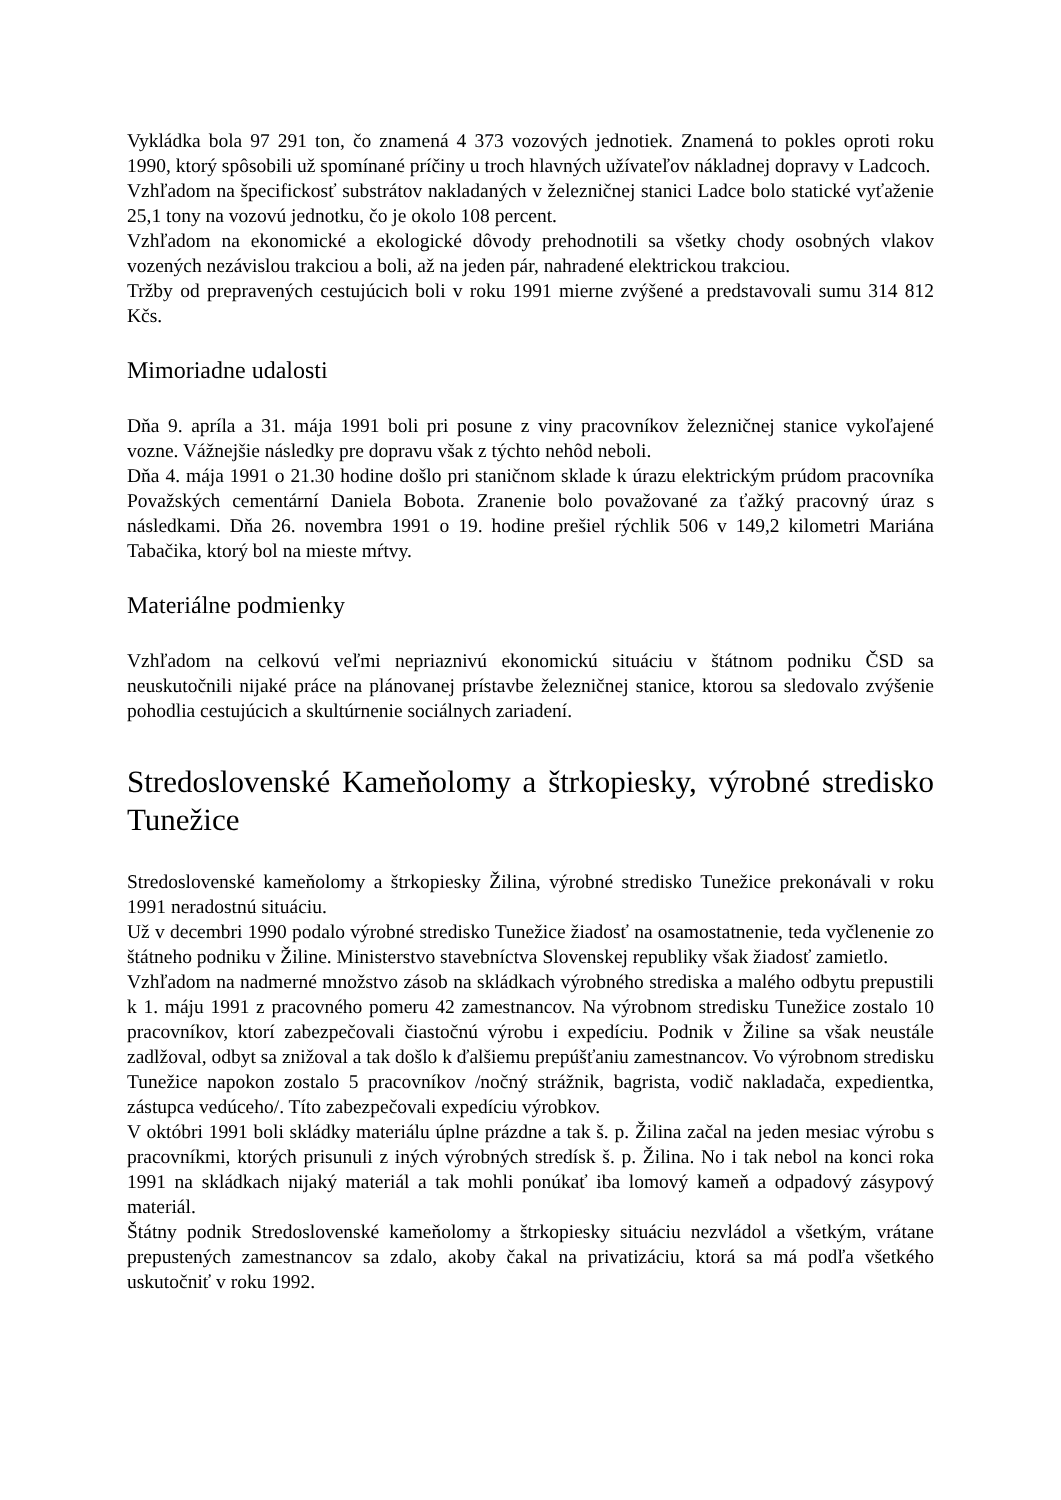Vykládka bola 97 291 ton, čo znamená 4 373 vozových jednotiek. Znamená to pokles oproti roku 1990, ktorý spôsobili už spomínané príčiny u troch hlavných užívateľov nákladnej dopravy v Ladcoch.
Vzhľadom na špecifickosť substrátov nakladaných v železničnej stanici Ladce bolo statické vyťaženie 25,1 tony na vozovú jednotku, čo je okolo 108 percent.
Vzhľadom na ekonomické a ekologické dôvody prehodnotili sa všetky chody osobných vlakov vozených nezávislou trakciou a boli, až na jeden pár, nahradené elektrickou trakciou.
Tržby od prepravených cestujúcich boli v roku 1991 mierne zvýšené a predstavovali sumu 314 812 Kčs.
Mimoriadne udalosti
Dňa 9. apríla a 31. mája 1991 boli pri posune z viny pracovníkov železničnej stanice vykoľajené vozne. Vážnejšie následky pre dopravu však z týchto nehôd neboli.
Dňa 4. mája 1991 o 21.30 hodine došlo pri staničnom sklade k úrazu elektrickým prúdom pracovníka Považských cementární Daniela Bobota. Zranenie bolo považované za ťažký pracovný úraz s následkami. Dňa 26. novembra 1991 o 19. hodine prešiel rýchlik 506 v 149,2 kilometri Mariána Tabačika, ktorý bol na mieste mŕtvy.
Materiálne podmienky
Vzhľadom na celkovú veľmi nepriaznivú ekonomickú situáciu v štátnom podniku ČSD sa neuskutočnili nijaké práce na plánovanej prístavbe železničnej stanice, ktorou sa sledovalo zvýšenie pohodlia cestujúcich a skultúrnenie sociálnych zariadení.
Stredoslovenské Kameňolomy a štrkopiesky, výrobné stredisko Tunežice
Stredoslovenské kameňolomy a štrkopiesky Žilina, výrobné stredisko Tunežice prekonávali v roku 1991 neradostnú situáciu.
Už v decembri 1990 podalo výrobné stredisko Tunežice žiadosť na osamostatnenie, teda vyčlenenie zo štátneho podniku v Žiline. Ministerstvo stavebníctva Slovenskej republiky však žiadosť zamietlo.
Vzhľadom na nadmerné množstvo zásob na skládkach výrobného strediska a malého odbytu prepustili k 1. máju 1991 z pracovného pomeru 42 zamestnancov. Na výrobnom stredisku Tunežice zostalo 10 pracovníkov, ktorí zabezpečovali čiastočnú výrobu i expedíciu. Podnik v Žiline sa však neustále zadlžoval, odbyt sa znižoval a tak došlo k ďalšiemu prepúšťaniu zamestnancov. Vo výrobnom stredisku Tunežice napokon zostalo 5 pracovníkov /nočný strážnik, bagrista, vodič nakladača, expedientka, zástupca vedúceho/. Títo zabezpečovali expedíciu výrobkov.
V októbri 1991 boli skládky materiálu úplne prázdne a tak š. p. Žilina začal na jeden mesiac výrobu s pracovníkmi, ktorých prisunuli z iných výrobných stredísk š. p. Žilina. No i tak nebol na konci roka 1991 na skládkach nijaký materiál a tak mohli ponúkať iba lomový kameň a odpadový zásypový materiál.
Štátny podnik Stredoslovenské kameňolomy a štrkopiesky situáciu nezvládol a všetkým, vrátane prepustených zamestnancov sa zdalo, akoby čakal na privatizáciu, ktorá sa má podľa všetkého uskutočniť v roku 1992.